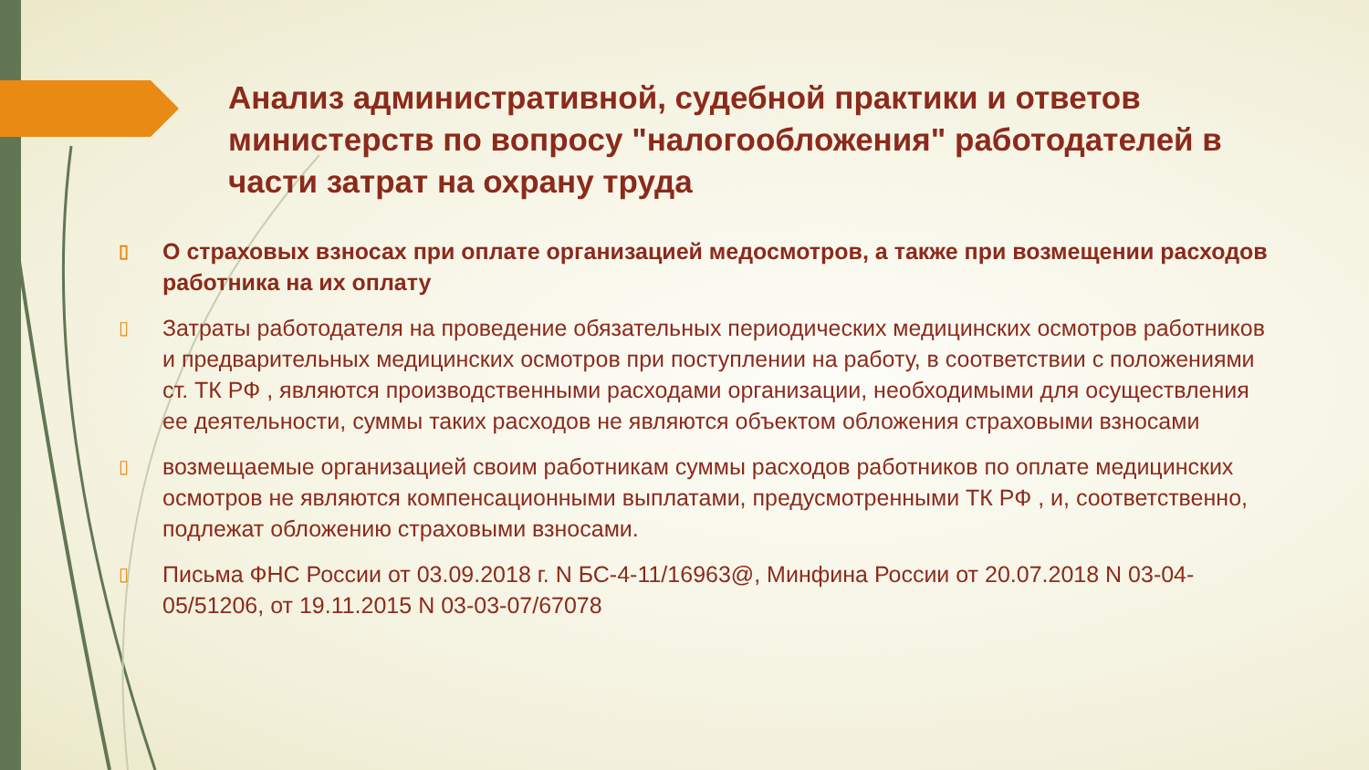Анализ административной, судебной практики и ответов министерств по вопросу "налогообложения" работодателей в части затрат на охрану труда
▯ О страховых взносах при оплате организацией медосмотров, а также при возмещении расходов работника на их оплату
▯ Затраты работодателя на проведение обязательных периодических медицинских осмотров работников и предварительных медицинских осмотров при поступлении на работу, в соответствии с положениями ст. ТК РФ , являются производственными расходами организации, необходимыми для осуществления ее деятельности, суммы таких расходов не являются объектом обложения страховыми взносами
▯ возмещаемые организацией своим работникам суммы расходов работников по оплате медицинских осмотров не являются компенсационными выплатами, предусмотренными ТК РФ , и, соответственно, подлежат обложению страховыми взносами.
▯ Письма ФНС России от 03.09.2018 г. N БС-4-11/16963@, Минфина России от 20.07.2018 N 03-04-05/51206, от 19.11.2015 N 03-03-07/67078